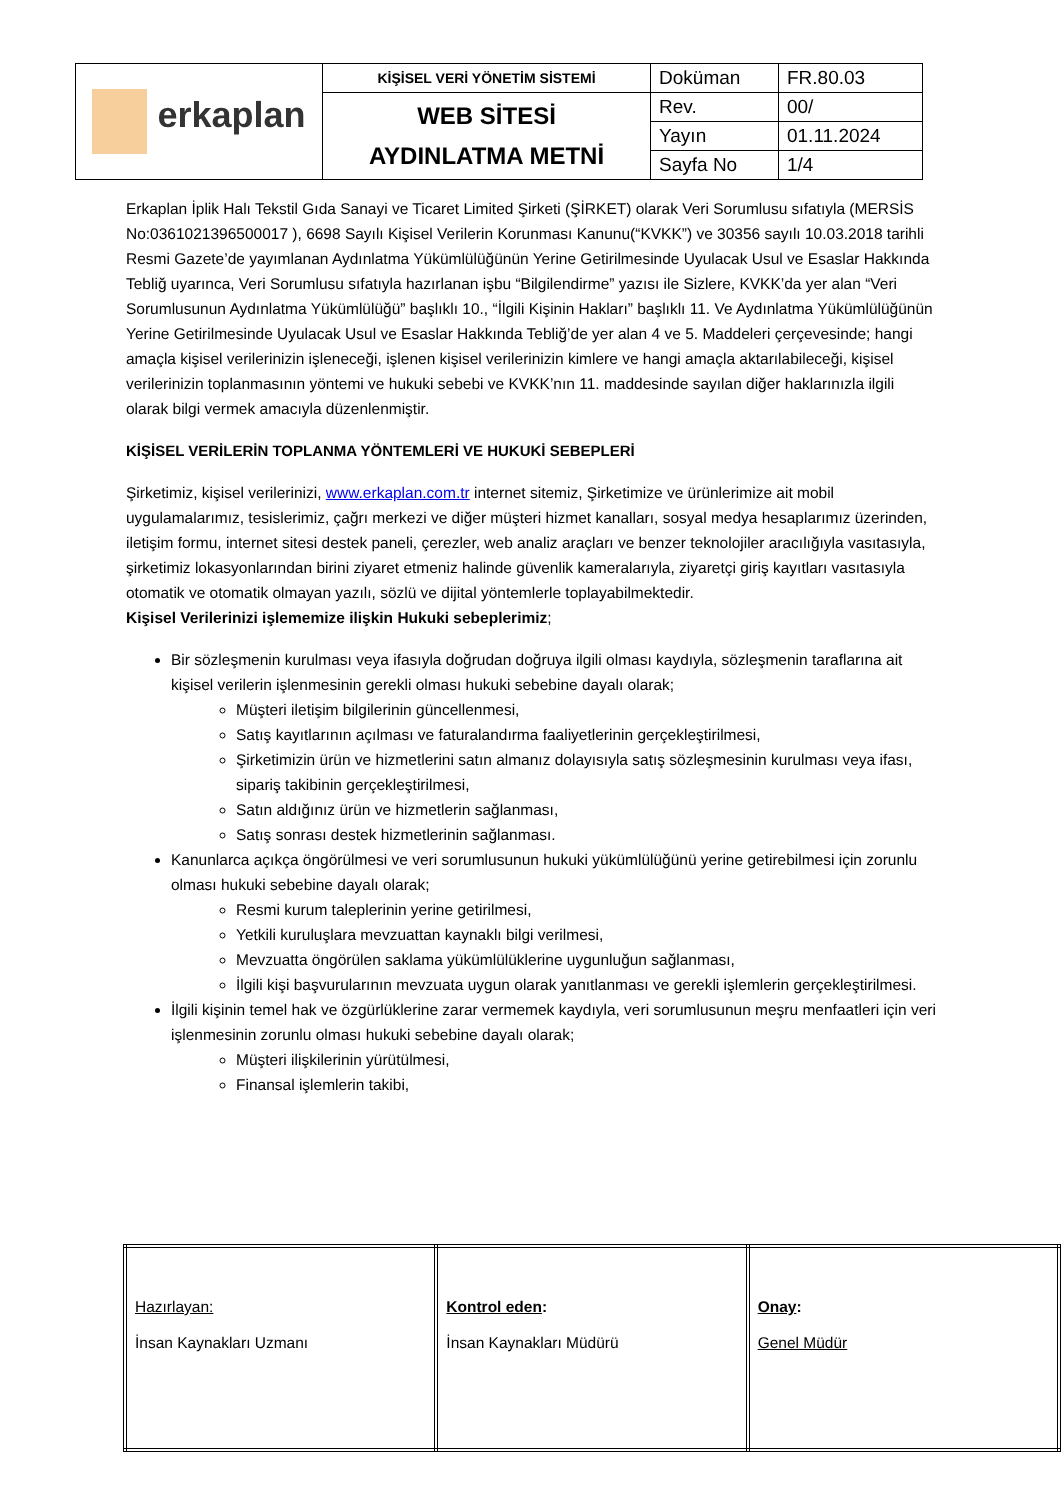| erkaplan | KİŞİSEL VERİ YÖNETİM SİSTEMİ | Doküman | FR.80.03 |
| | WEB SİTESİ AYDINLATMA METNİ | Rev. | 00/ |
| | | Yayın | 01.11.2024 |
| | | Sayfa No | 1/4 |
Erkaplan İplik Halı Tekstil Gıda Sanayi ve Ticaret Limited Şirketi (ŞİRKET) olarak Veri Sorumlusu sıfatıyla (MERSİS No:0361021396500017 ), 6698 Sayılı Kişisel Verilerin Korunması Kanunu(“KVKK”) ve 30356 sayılı 10.03.2018 tarihli Resmi Gazete’de yayımlanan Aydınlatma Yükümlülüğünün Yerine Getirilmesinde Uyulacak Usul ve Esaslar Hakkında Tebliğ uyarınca, Veri Sorumlusu sıfatıyla hazırlanan işbu “Bilgilendirme” yazısı ile Sizlere, KVKK’da yer alan “Veri Sorumlusunun Aydınlatma Yükümlülüğü” başlıklı 10., “İlgili Kişinin Hakları” başlıklı 11. Ve Aydınlatma Yükümlülüğünün Yerine Getirilmesinde Uyulacak Usul ve Esaslar Hakkında Tebliğ’de yer alan 4 ve 5. Maddeleri çerçevesinde; hangi amaçla kişisel verilerinizin işleneceği, işlenen kişisel verilerinizin kimlere ve hangi amaçla aktarılabileceği, kişisel verilerinizin toplanmasının yöntemi ve hukuki sebebi ve KVKK’nın 11. maddesinde sayılan diğer haklarınızla ilgili olarak bilgi vermek amacıyla düzenlenmiştir.
KİŞİSEL VERİLERİN TOPLANMA YÖNTEMLERİ VE HUKUKİ SEBEPLERİ
Şirketimiz, kişisel verilerinizi, www.erkaplan.com.tr internet sitemiz, Şirketimize ve ürünlerimize ait mobil uygulamalarımız, tesislerimiz, çağrı merkezi ve diğer müşteri hizmet kanalları, sosyal medya hesaplarımız üzerinden, iletişim formu, internet sitesi destek paneli, çerezler, web analiz araçları ve benzer teknolojiler aracılığıyla vasıtasıyla, şirketimiz lokasyonlarından birini ziyaret etmeniz halinde güvenlik kameralarıyla, ziyaretçi giriş kayıtları vasıtasıyla otomatik ve otomatik olmayan yazılı, sözlü ve dijital yöntemlerle toplayabilmektedir.
Kişisel Verilerinizi işlememize ilişkin Hukuki sebeplerimiz;
Bir sözleşmenin kurulması veya ifasıyla doğrudan doğruya ilgili olması kaydıyla, sözleşmenin taraflarına ait kişisel verilerin işlenmesinin gerekli olması hukuki sebebine dayalı olarak;
Müşteri iletişim bilgilerinin güncellenmesi,
Satış kayıtlarının açılması ve faturalandırma faaliyetlerinin gerçekleştirilmesi,
Şirketimizin ürün ve hizmetlerini satın almanız dolayısıyla satış sözleşmesinin kurulması veya ifası, sipariş takibinin gerçekleştirilmesi,
Satın aldığınız ürün ve hizmetlerin sağlanması,
Satış sonrası destek hizmetlerinin sağlanması.
Kanunlarca açıkça öngörülmesi ve veri sorumlusunun hukuki yükümlülüğünü yerine getirebilmesi için zorunlu olması hukuki sebebine dayalı olarak;
Resmi kurum taleplerinin yerine getirilmesi,
Yetkili kuruluşlara mevzuattan kaynaklı bilgi verilmesi,
Mevzuatta öngörülen saklama yükümlülüklerine uygunluğun sağlanması,
İlgili kişi başvurularının mevzuata uygun olarak yanıtlanması ve gerekli işlemlerin gerçekleştirilmesi.
İlgili kişinin temel hak ve özgürlüklerine zarar vermemek kaydıyla, veri sorumlusunun meşru menfaatleri için veri işlenmesinin zorunlu olması hukuki sebebine dayalı olarak;
Müşteri ilişkilerinin yürütülmesi,
Finansal işlemlerin takibi,
| Hazırlayan: İnsan Kaynakları Uzmanı | Kontrol eden : İnsan Kaynakları Müdürü | Onay : Genel Müdür |